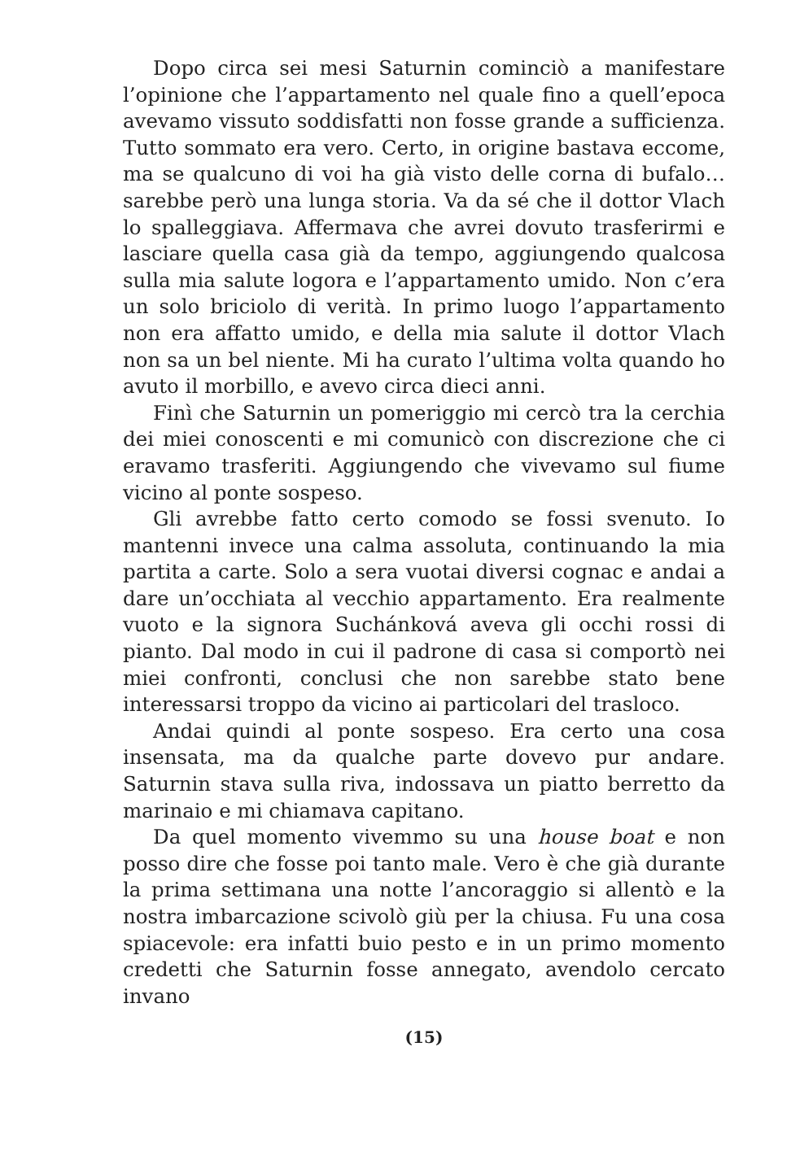Dopo circa sei mesi Saturnin cominciò a manifestare l’opinione che l’appartamento nel quale fino a quell’epoca avevamo vissuto soddisfatti non fosse grande a sufficienza. Tutto sommato era vero. Certo, in origine bastava eccome, ma se qualcuno di voi ha già visto delle corna di bufalo… sarebbe però una lunga storia. Va da sé che il dottor Vlach lo spalleggiava. Affermava che avrei dovuto trasferirmi e lasciare quella casa già da tempo, aggiungendo qualcosa sulla mia salute logora e l’appartamento umido. Non c’era un solo briciolo di verità. In primo luogo l’appartamento non era affatto umido, e della mia salute il dottor Vlach non sa un bel niente. Mi ha curato l’ultima volta quando ho avuto il morbillo, e avevo circa dieci anni.
Finì che Saturnin un pomeriggio mi cercò tra la cerchia dei miei conoscenti e mi comunicò con discrezione che ci eravamo trasferiti. Aggiungendo che vivevamo sul fiume vicino al ponte sospeso.
Gli avrebbe fatto certo comodo se fossi svenuto. Io mantenni invece una calma assoluta, continuando la mia partita a carte. Solo a sera vuotai diversi cognac e andai a dare un’occhiata al vecchio appartamento. Era realmente vuoto e la signora Suchánková aveva gli occhi rossi di pianto. Dal modo in cui il padrone di casa si comportò nei miei confronti, conclusi che non sarebbe stato bene interessarsi troppo da vicino ai particolari del trasloco.
Andai quindi al ponte sospeso. Era certo una cosa insensata, ma da qualche parte dovevo pur andare. Saturnin stava sulla riva, indossava un piatto berretto da marinaio e mi chiamava capitano.
Da quel momento vivemmo su una house boat e non posso dire che fosse poi tanto male. Vero è che già durante la prima settimana una notte l’ancoraggio si allentò e la nostra imbarcazione scivolò giù per la chiusa. Fu una cosa spiacevole: era infatti buio pesto e in un primo momento credetti che Saturnin fosse annegato, avendolo cercato invano
(15)